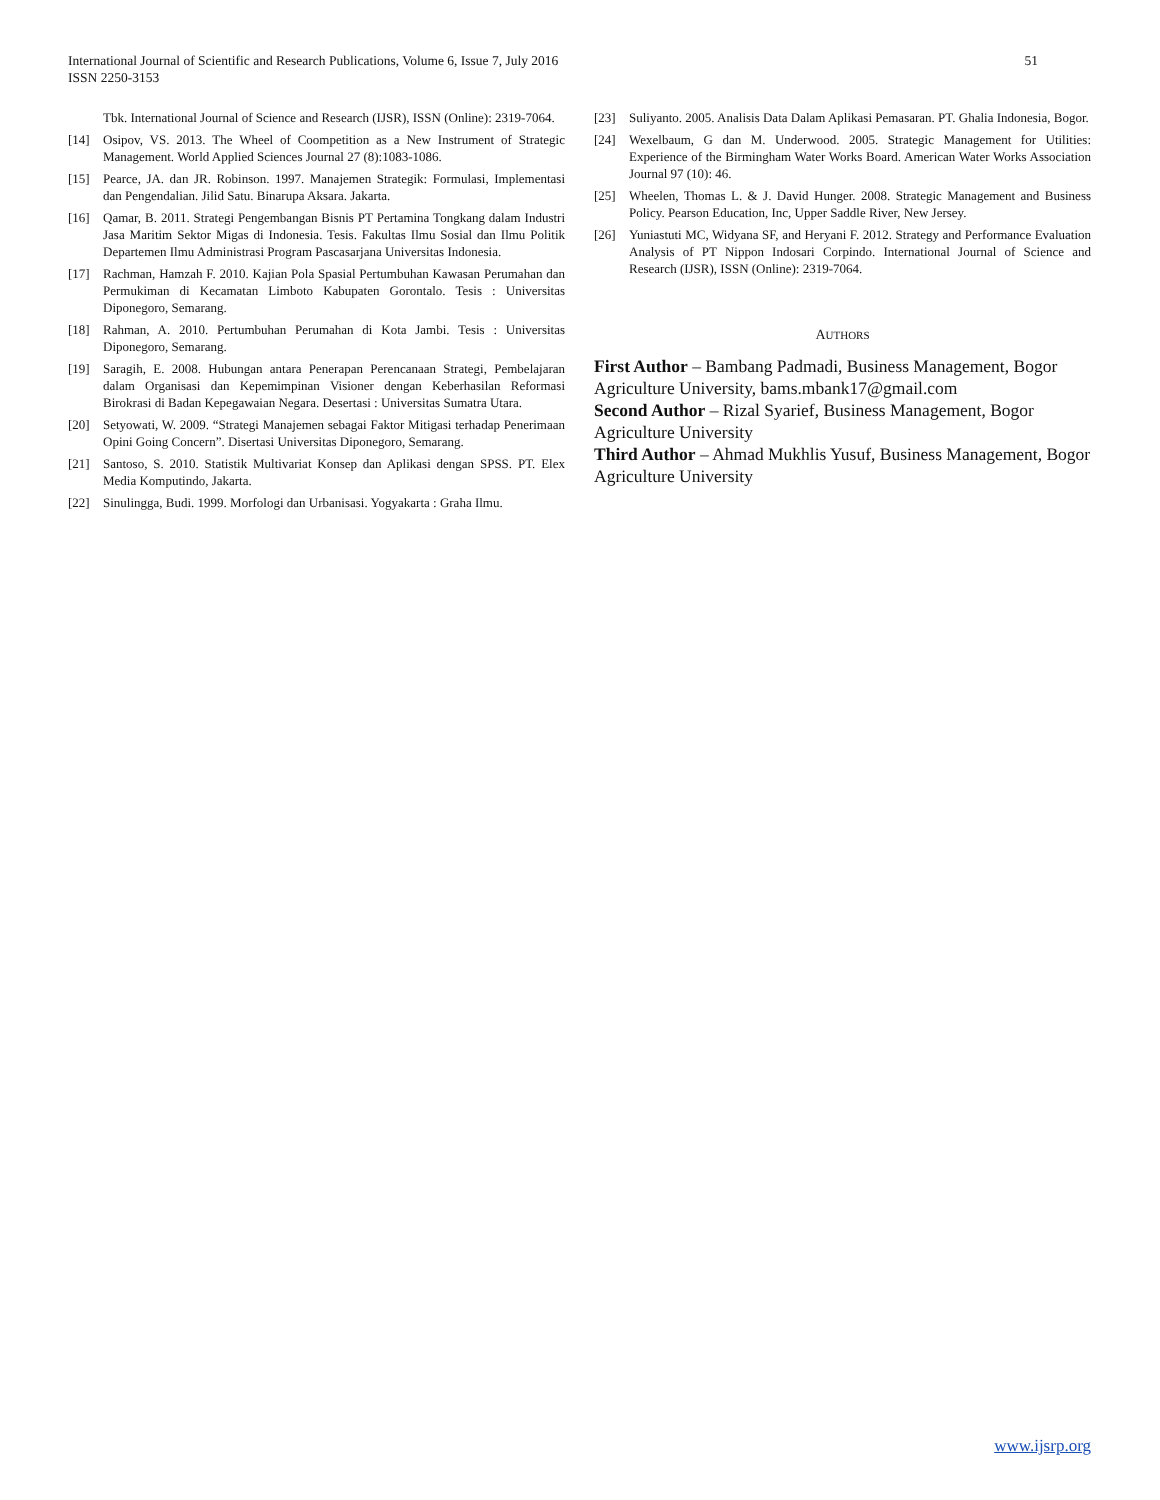51 International Journal of Scientific and Research Publications, Volume 6, Issue 7, July 2016
ISSN 2250-3153
Tbk. International Journal of Science and Research (IJSR), ISSN (Online): 2319-7064.
[14] Osipov, VS. 2013. The Wheel of Coompetition as a New Instrument of Strategic Management. World Applied Sciences Journal 27 (8):1083-1086.
[15] Pearce, JA. dan JR. Robinson. 1997. Manajemen Strategik: Formulasi, Implementasi dan Pengendalian. Jilid Satu. Binarupa Aksara. Jakarta.
[16] Qamar, B. 2011. Strategi Pengembangan Bisnis PT Pertamina Tongkang dalam Industri Jasa Maritim Sektor Migas di Indonesia. Tesis. Fakultas Ilmu Sosial dan Ilmu Politik Departemen Ilmu Administrasi Program Pascasarjana Universitas Indonesia.
[17] Rachman, Hamzah F. 2010. Kajian Pola Spasial Pertumbuhan Kawasan Perumahan dan Permukiman di Kecamatan Limboto Kabupaten Gorontalo. Tesis : Universitas Diponegoro, Semarang.
[18] Rahman, A. 2010. Pertumbuhan Perumahan di Kota Jambi. Tesis : Universitas Diponegoro, Semarang.
[19] Saragih, E. 2008. Hubungan antara Penerapan Perencanaan Strategi, Pembelajaran dalam Organisasi dan Kepemimpinan Visioner dengan Keberhasilan Reformasi Birokrasi di Badan Kepegawaian Negara. Desertasi : Universitas Sumatra Utara.
[20] Setyowati, W. 2009. “Strategi Manajemen sebagai Faktor Mitigasi terhadap Penerimaan Opini Going Concern”. Disertasi Universitas Diponegoro, Semarang.
[21] Santoso, S. 2010. Statistik Multivariat Konsep dan Aplikasi dengan SPSS. PT. Elex Media Komputindo, Jakarta.
[22] Sinulingga, Budi. 1999. Morfologi dan Urbanisasi. Yogyakarta : Graha Ilmu.
[23] Suliyanto. 2005. Analisis Data Dalam Aplikasi Pemasaran. PT. Ghalia Indonesia, Bogor.
[24] Wexelbaum, G dan M. Underwood. 2005. Strategic Management for Utilities: Experience of the Birmingham Water Works Board. American Water Works Association Journal 97 (10): 46.
[25] Wheelen, Thomas L. & J. David Hunger. 2008. Strategic Management and Business Policy. Pearson Education, Inc, Upper Saddle River, New Jersey.
[26] Yuniastuti MC, Widyana SF, and Heryani F. 2012. Strategy and Performance Evaluation Analysis of PT Nippon Indosari Corpindo. International Journal of Science and Research (IJSR), ISSN (Online): 2319-7064.
AUTHORS
First Author – Bambang Padmadi, Business Management, Bogor Agriculture University, bams.mbank17@gmail.com
Second Author – Rizal Syarief, Business Management, Bogor Agriculture University
Third Author – Ahmad Mukhlis Yusuf, Business Management, Bogor Agriculture University
www.ijsrp.org